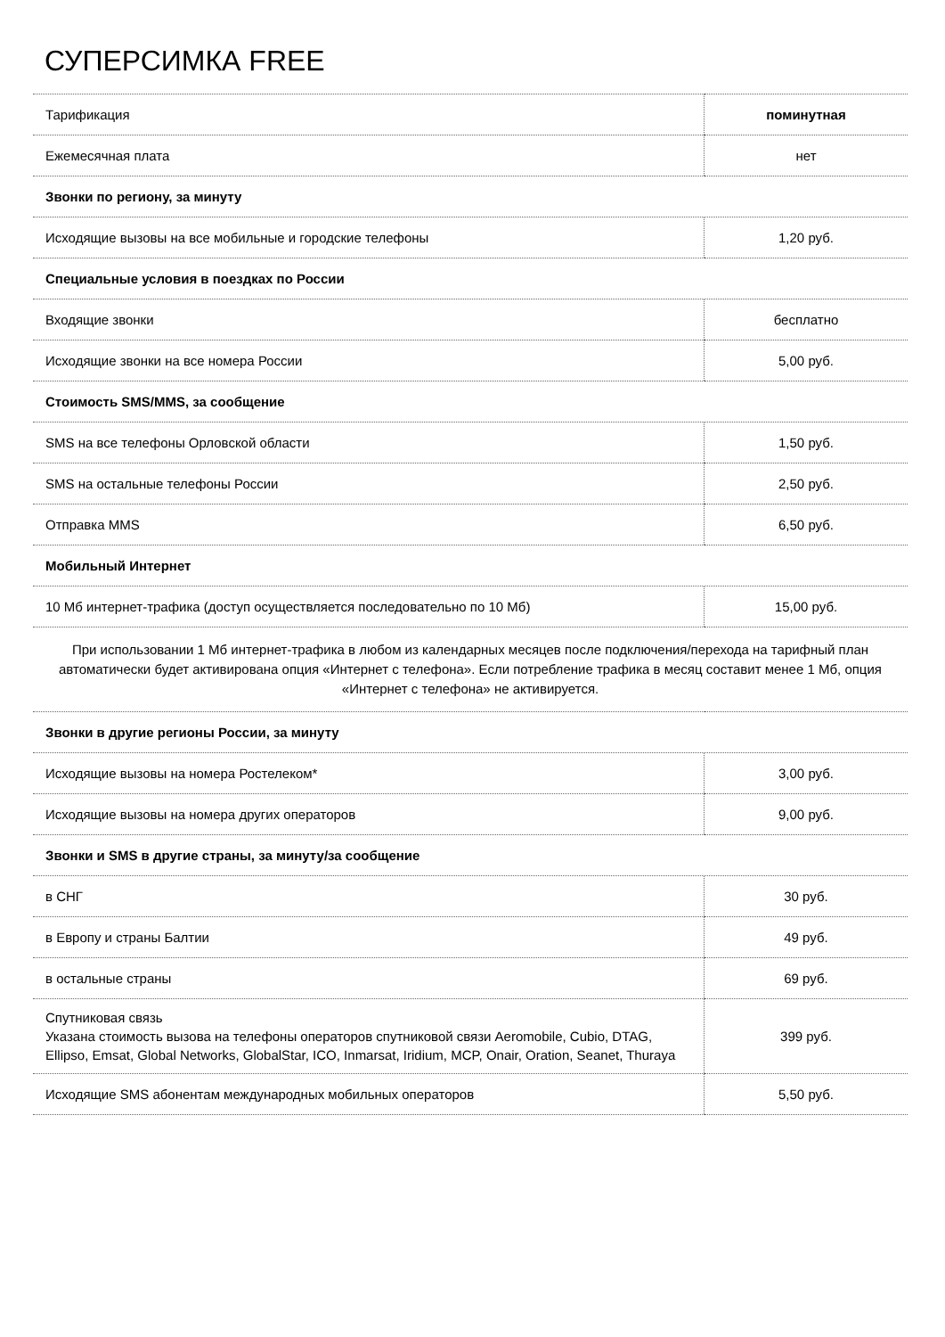СУПЕРСИМКА FREE
| Тарификация | поминутная |
| Ежемесячная плата | нет |
| Звонки по региону, за минуту | |
| Исходящие вызовы на все мобильные и городские телефоны | 1,20 руб. |
| Специальные условия в поездках по России | |
| Входящие звонки | бесплатно |
| Исходящие звонки на все номера России | 5,00 руб. |
| Стоимость SMS/MMS, за сообщение | |
| SMS на все телефоны Орловской области | 1,50 руб. |
| SMS на остальные телефоны России | 2,50 руб. |
| Отправка MMS | 6,50 руб. |
| Мобильный Интернет | |
| 10 Мб интернет-трафика (доступ осуществляется последовательно по 10 Мб) | 15,00 руб. |
| При использовании 1 Мб интернет-трафика в любом из календарных месяцев после подключения/перехода на тарифный план автоматически будет активирована опция «Интернет с телефона». Если потребление трафика в месяц составит менее 1 Мб, опция «Интернет с телефона» не активируется. | |
| Звонки в другие регионы России, за минуту | |
| Исходящие вызовы на номера Ростелеком* | 3,00 руб. |
| Исходящие вызовы на номера других операторов | 9,00 руб. |
| Звонки и SMS в другие страны, за минуту/за сообщение | |
| в СНГ | 30 руб. |
| в Европу и страны Балтии | 49 руб. |
| в остальные страны | 69 руб. |
| Спутниковая связь Указана стоимость вызова на телефоны операторов спутниковой связи Aeromobile, Cubio, DTAG, Ellipso, Emsat, Global Networks, GlobalStar, ICO, Inmarsat, Iridium, MCP, Onair, Oration, Seanet, Thuraya | 399 руб. |
| Исходящие SMS абонентам международных мобильных операторов | 5,50 руб. |